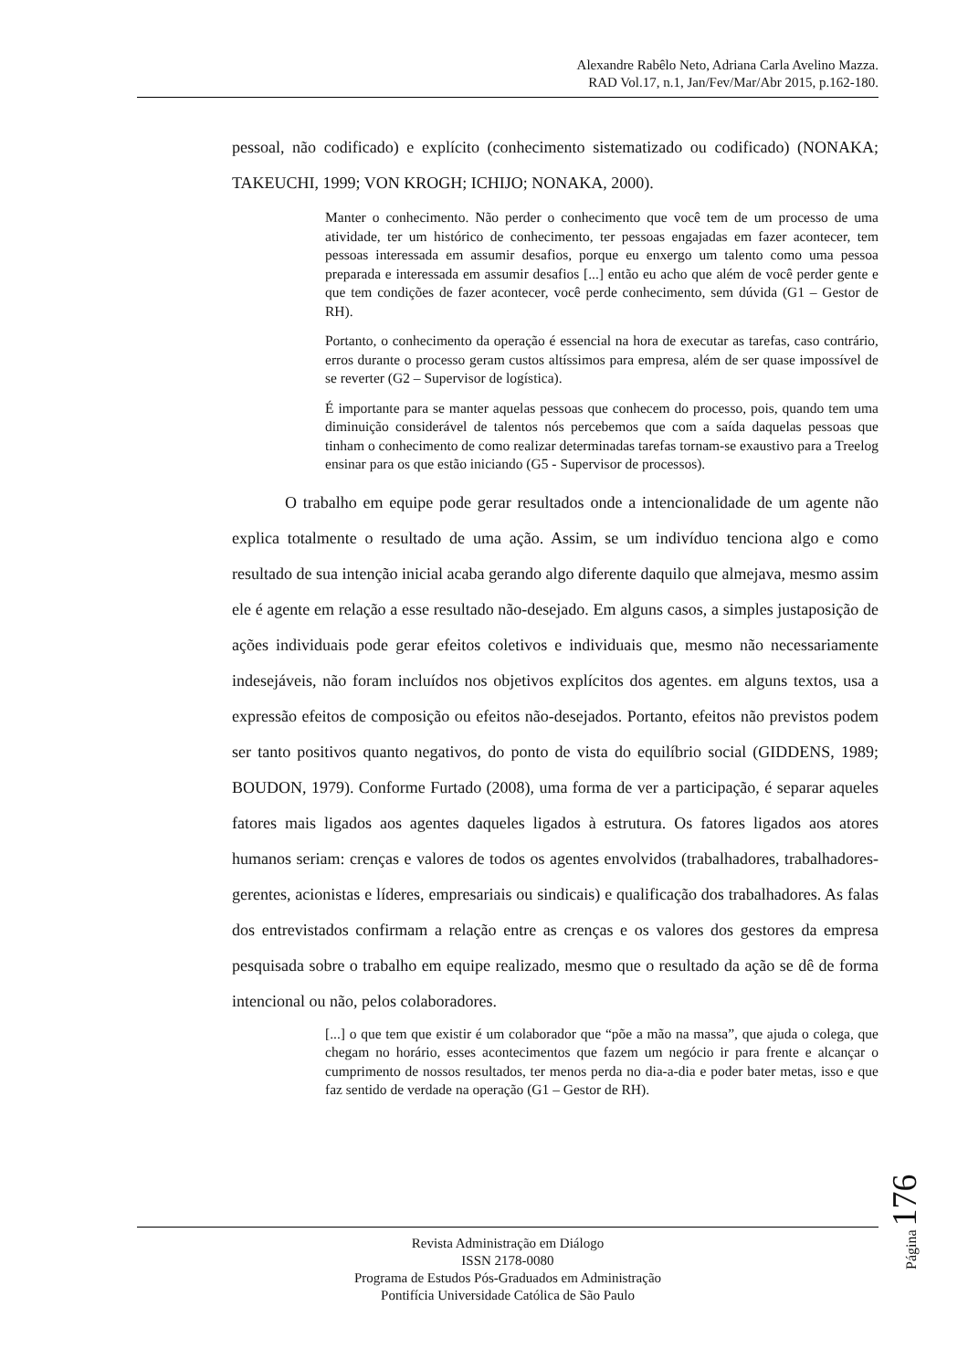Alexandre Rabêlo Neto, Adriana Carla Avelino Mazza.
RAD Vol.17, n.1, Jan/Fev/Mar/Abr 2015, p.162-180.
pessoal, não codificado) e explícito (conhecimento sistematizado ou codificado) (NONAKA; TAKEUCHI, 1999; VON KROGH; ICHIJO; NONAKA, 2000).
Manter o conhecimento. Não perder o conhecimento que você tem de um processo de uma atividade, ter um histórico de conhecimento, ter pessoas engajadas em fazer acontecer, tem pessoas interessada em assumir desafios, porque eu enxergo um talento como uma pessoa preparada e interessada em assumir desafios [...] então eu acho que além de você perder gente e que tem condições de fazer acontecer, você perde conhecimento, sem dúvida (G1 – Gestor de RH).
Portanto, o conhecimento da operação é essencial na hora de executar as tarefas, caso contrário, erros durante o processo geram custos altíssimos para empresa, além de ser quase impossível de se reverter (G2 – Supervisor de logística).
É importante para se manter aquelas pessoas que conhecem do processo, pois, quando tem uma diminuição considerável de talentos nós percebemos que com a saída daquelas pessoas que tinham o conhecimento de como realizar determinadas tarefas tornam-se exaustivo para a Treelog ensinar para os que estão iniciando (G5 - Supervisor de processos).
O trabalho em equipe pode gerar resultados onde a intencionalidade de um agente não explica totalmente o resultado de uma ação. Assim, se um indivíduo tenciona algo e como resultado de sua intenção inicial acaba gerando algo diferente daquilo que almejava, mesmo assim ele é agente em relação a esse resultado não-desejado. Em alguns casos, a simples justaposição de ações individuais pode gerar efeitos coletivos e individuais que, mesmo não necessariamente indesejáveis, não foram incluídos nos objetivos explícitos dos agentes. em alguns textos, usa a expressão efeitos de composição ou efeitos não-desejados. Portanto, efeitos não previstos podem ser tanto positivos quanto negativos, do ponto de vista do equilíbrio social (GIDDENS, 1989; BOUDON, 1979). Conforme Furtado (2008), uma forma de ver a participação, é separar aqueles fatores mais ligados aos agentes daqueles ligados à estrutura. Os fatores ligados aos atores humanos seriam: crenças e valores de todos os agentes envolvidos (trabalhadores, trabalhadores-gerentes, acionistas e líderes, empresariais ou sindicais) e qualificação dos trabalhadores. As falas dos entrevistados confirmam a relação entre as crenças e os valores dos gestores da empresa pesquisada sobre o trabalho em equipe realizado, mesmo que o resultado da ação se dê de forma intencional ou não, pelos colaboradores.
[...] o que tem que existir é um colaborador que “põe a mão na massa”, que ajuda o colega, que chegam no horário, esses acontecimentos que fazem um negócio ir para frente e alcançar o cumprimento de nossos resultados, ter menos perda no dia-a-dia e poder bater metas, isso e que faz sentido de verdade na operação (G1 – Gestor de RH).
Página 176
Revista Administração em Diálogo
ISSN 2178-0080
Programa de Estudos Pós-Graduados em Administração
Pontifícia Universidade Católica de São Paulo